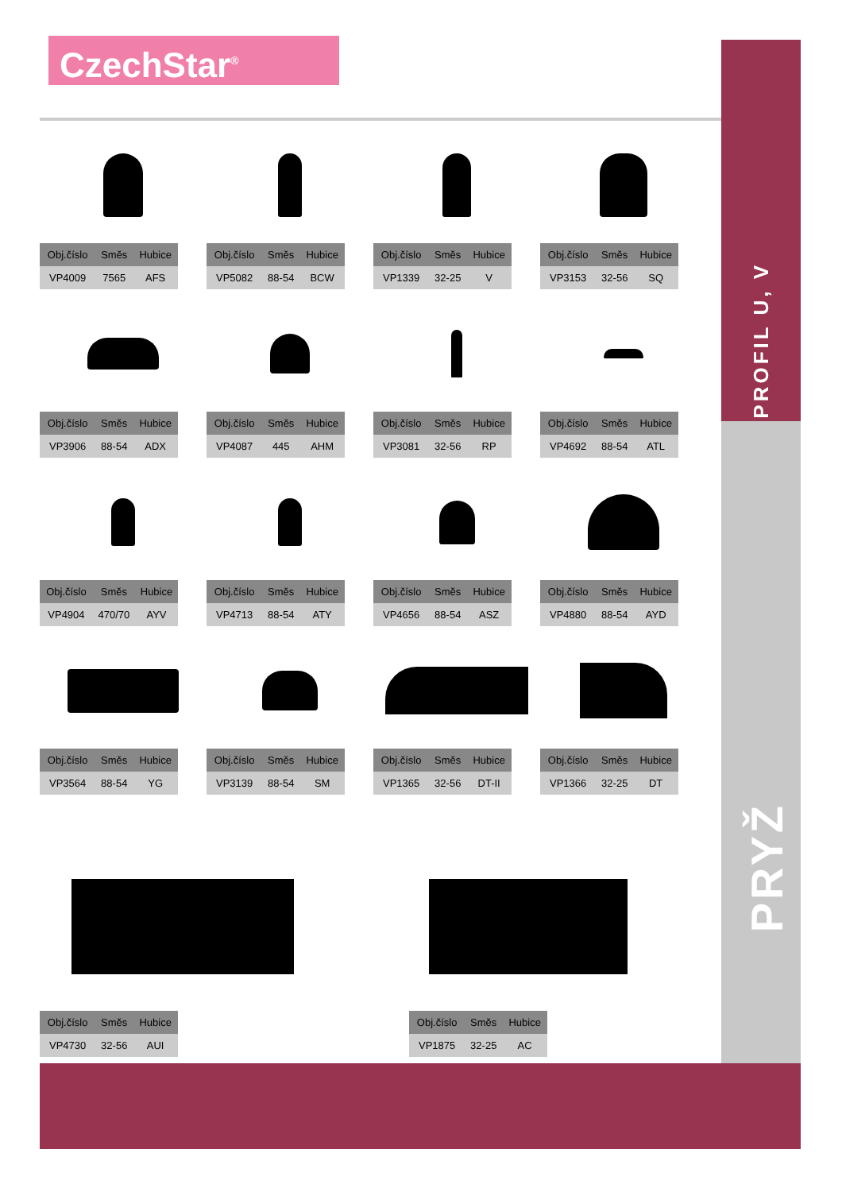CzechStar<sup>®</sup>
PROFIL U, V
PRYŽ
| Obj.číslo | Směs | Hubice |
| --- | --- | --- |
| VP4009 | 7565 | AFS |
| Obj.číslo | Směs | Hubice |
| --- | --- | --- |
| VP5082 | 88-54 | BCW |
| Obj.číslo | Směs | Hubice |
| --- | --- | --- |
| VP1339 | 32-25 | V |
| Obj.číslo | Směs | Hubice |
| --- | --- | --- |
| VP3153 | 32-56 | SQ |
| Obj.číslo | Směs | Hubice |
| --- | --- | --- |
| VP3906 | 88-54 | ADX |
| Obj.číslo | Směs | Hubice |
| --- | --- | --- |
| VP4087 | 445 | AHM |
| Obj.číslo | Směs | Hubice |
| --- | --- | --- |
| VP3081 | 32-56 | RP |
| Obj.číslo | Směs | Hubice |
| --- | --- | --- |
| VP4692 | 88-54 | ATL |
| Obj.číslo | Směs | Hubice |
| --- | --- | --- |
| VP4904 | 470/70 | AYV |
| Obj.číslo | Směs | Hubice |
| --- | --- | --- |
| VP4713 | 88-54 | ATY |
| Obj.číslo | Směs | Hubice |
| --- | --- | --- |
| VP4656 | 88-54 | ASZ |
| Obj.číslo | Směs | Hubice |
| --- | --- | --- |
| VP4880 | 88-54 | AYD |
| Obj.číslo | Směs | Hubice |
| --- | --- | --- |
| VP3564 | 88-54 | YG |
| Obj.číslo | Směs | Hubice |
| --- | --- | --- |
| VP3139 | 88-54 | SM |
| Obj.číslo | Směs | Hubice |
| --- | --- | --- |
| VP1365 | 32-56 | DT-II |
| Obj.číslo | Směs | Hubice |
| --- | --- | --- |
| VP1366 | 32-25 | DT |
| Obj.číslo | Směs | Hubice |
| --- | --- | --- |
| VP4730 | 32-56 | AUI |
| Obj.číslo | Směs | Hubice |
| --- | --- | --- |
| VP1875 | 32-25 | AC |